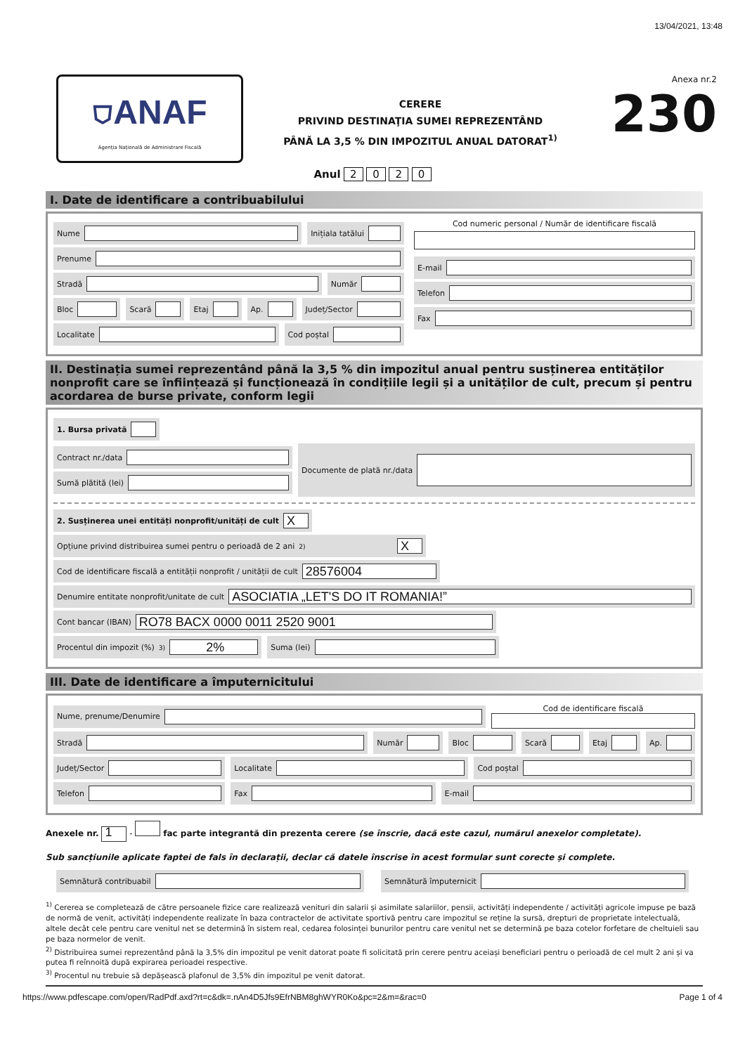. 13/04/2021, 13:48
⛉ANAF
Agenția Națională de Administrare Fiscală
CERERE
PRIVIND DESTINAŢIA SUMEI REPREZENTÂND
PÂNĂ LA 3,5 % DIN IMPOZITUL ANUAL DATORAT<sup>1)</sup>
Anexa nr.2
230
Anul 2 0 2 0
I. Date de identificare a contribuabilului
Nume
Inițiala tatălui
Prenume
Stradă
Număr
Bloc
Scară
Etaj
Ap.
Județ/Sector
Localitate
Cod poștal
Cod numeric personal / Număr de identificare fiscală
E-mail
Telefon
Fax
II. Destinația sumei reprezentând până la 3,5 % din impozitul anual pentru susținerea entităților nonprofit care se înființează și funcționează în condițiile legii și a unităților de cult, precum și pentru acordarea de burse private, conform legii
1. Bursa privată
Contract nr./data
Sumă plătită (lei)
Documente de plată nr./data
2. Susținerea unei entități nonprofit/unități de cult
X
Opțiune privind distribuirea sumei pentru o perioadă de 2 ani<sup>2)</sup>
X
Cod de identificare fiscală a entității nonprofit / unității de cult
28576004
Denumire entitate nonprofit/unitate de cult
ASOCIATIA „LET'S DO IT ROMANIA!”
Cont bancar (IBAN)
RO78 BACX 0000 0011 2520 9001
Procentul din impozit (%)<sup>3)</sup>
2%
Suma (lei)
III. Date de identificare a împuternicitului
Nume, prenume/Denumire
Cod de identificare fiscală
Stradă
Număr
Bloc
Scară
Etaj
Ap.
Județ/Sector
Localitate
Cod poștal
Telefon
Fax
E-mail
Anexele nr. 1 - fac parte integrantă din prezenta cerere (se înscrie, dacă este cazul, numărul anexelor completate).
Sub sancțiunile aplicate faptei de fals în declarații, declar că datele înscrise în acest formular sunt corecte și complete.
Semnătură contribuabil
Semnătură împuternicit
<sup>1)</sup> Cererea se completează de către persoanele fizice care realizează venituri din salarii și asimilate salariilor, pensii, activități independente / activități agricole impuse pe bază de normă de venit, activități independente realizate în baza contractelor de activitate sportivă pentru care impozitul se reține la sursă, drepturi de proprietate intelectuală, altele decât cele pentru care venitul net se determină în sistem real, cedarea folosinței bunurilor pentru care venitul net se determină pe baza cotelor forfetare de cheltuieli sau pe baza normelor de venit.
<sup>2)</sup> Distribuirea sumei reprezentând până la 3,5% din impozitul pe venit datorat poate fi solicitată prin cerere pentru aceiași beneficiari pentru o perioadă de cel mult 2 ani și va putea fi reînnoită după expirarea perioadei respective.
<sup>3)</sup> Procentul nu trebuie să depășească plafonul de 3,5% din impozitul pe venit datorat.
https://www.pdfescape.com/open/RadPdf.axd?rt=c&dk=.nAn4D5Jfs9EfrNBM8ghWYR0Ko&pc=2&m=&rac=0 Page 1 of 4